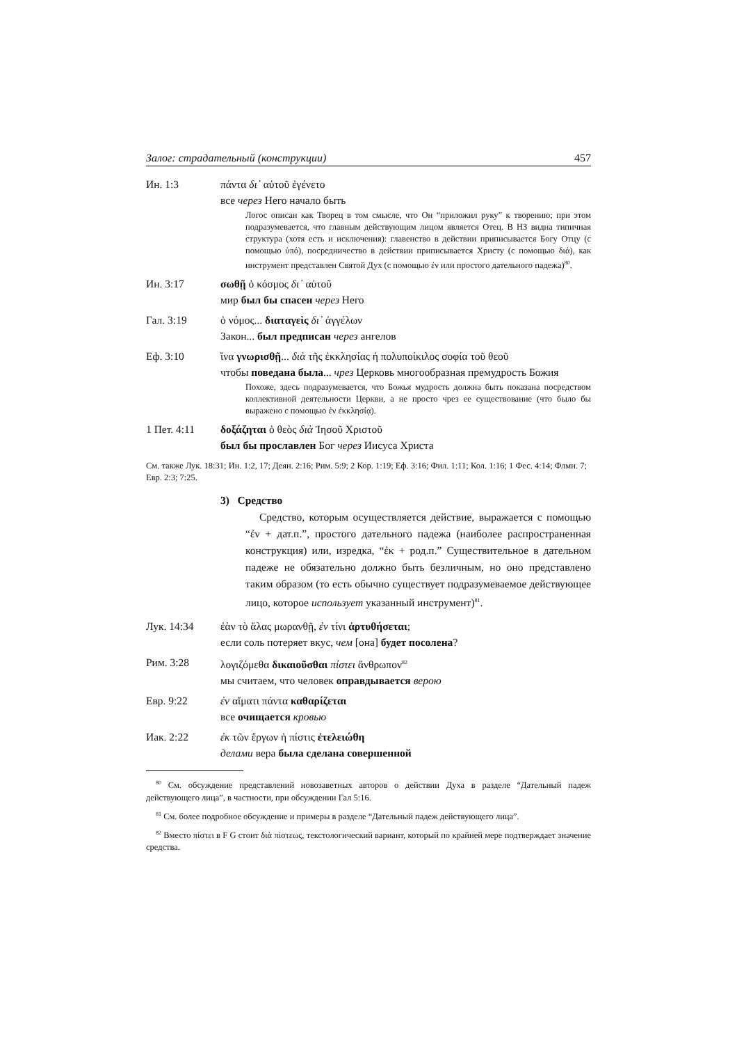Залог: страдательный (конструкции) 457
Ин. 1:3 πάντα δι᾽ αὐτοῦ ἐγένετο
все через Него начало быть
Логос описан как Творец в том смысле, что Он “приложил руку” к творе­нию; при этом подразумевается, что главным действующим лицом является Отец. В НЗ видна типичная структура (хотя есть и исключения): главенство в действии приписывается Богу Отцу (с помощью ὑπό), посредничество в действии приписывается Христу (с помощью διά), как инструмент пред­ставлен Святой Дух (с помощью ἐν или простого дательного падежа)<sup>80</sup>.
Ин. 3:17 σωθῇ ὁ κόσμος δι᾽ αὐτοῦ
мир был бы спасен через Него
Гал. 3:19 ὁ νόμος... διαταγεὶς δι᾽ ἀγγέλων
Закон... был предписан через ангелов
Еф. 3:10 ἵνα γνωρισθῇ... διὰ τῆς ἐκκλησίας ἡ πολυποίκιλος σοφία τοῦ θεοῦ
чтобы поведана была... чрез Церковь многообразная премуд­рость Божия
Похоже, здесь подразумевается, что Божья мудрость должна быть показана посредством коллективной деятельности Церкви, а не просто чрез ее сущес­твование (что было бы выражено с помощью ἐν ἐκκλησίᾳ).
1 Пет. 4:11 δοξάζηται ὁ θεὸς διὰ Ἰησοῦ Χριστοῦ
был бы прославлен Бог через Иисуса Христа
См. также Лук. 18:31; Ин. 1:2, 17; Деян. 2:16; Рим. 5:9; 2 Кор. 1:19; Еф. 3:16; Фил. 1:11; Кол. 1:16; 1 Фес. 4:14; Флмн. 7; Евр. 2:3; 7:25.
3) Средство
Средство, которым осуществляется действие, выражается с помощью “ἐν + дат.п.”, простого дательного падежа (наиболее распространенная конструкция) или, изредка, “ἐκ + род.п.” Су­ществительное в дательном падеже не обязательно должно быть безличным, но оно представлено таким образом (то есть обычно существует подразумеваемое действующее лицо, которое ис­пользует указанный инструмент)<sup>81</sup>.
Лук. 14:34 ἐὰν τὸ ἅλας μωρανθῇ, ἐν τίνι ἀρτυθήσεται;
если соль потеряет вкус, чем [она] будет посолена?
Рим. 3:28 λογιζόμεθα δικαιοῦσθαι πίστει ἄνθρωπον<sup>82</sup>
мы считаем, что человек оправдывается верою
Евр. 9:22 ἐν αἵματι πάντα καθαρίζεται
все очищается кровью
Иак. 2:22 ἐκ τῶν ἔργων ἡ πίστις ἐτελειώθη
делами вера была сделана совершенной
<sup>80</sup> См. обсуждение представлений новозаветных авторов о действии Духа в разделе “Дательный падеж действующего лица”, в частности, при обсуждении Гал 5:16.
<sup>81</sup> См. более подробное обсуждение и примеры в разделе “Дательный падеж действующего лица”.
<sup>82</sup> Вместо πίστει в F G стоит διὰ πίστεως, текстологический вариант, который по крайней мере подтверждает значение средства.